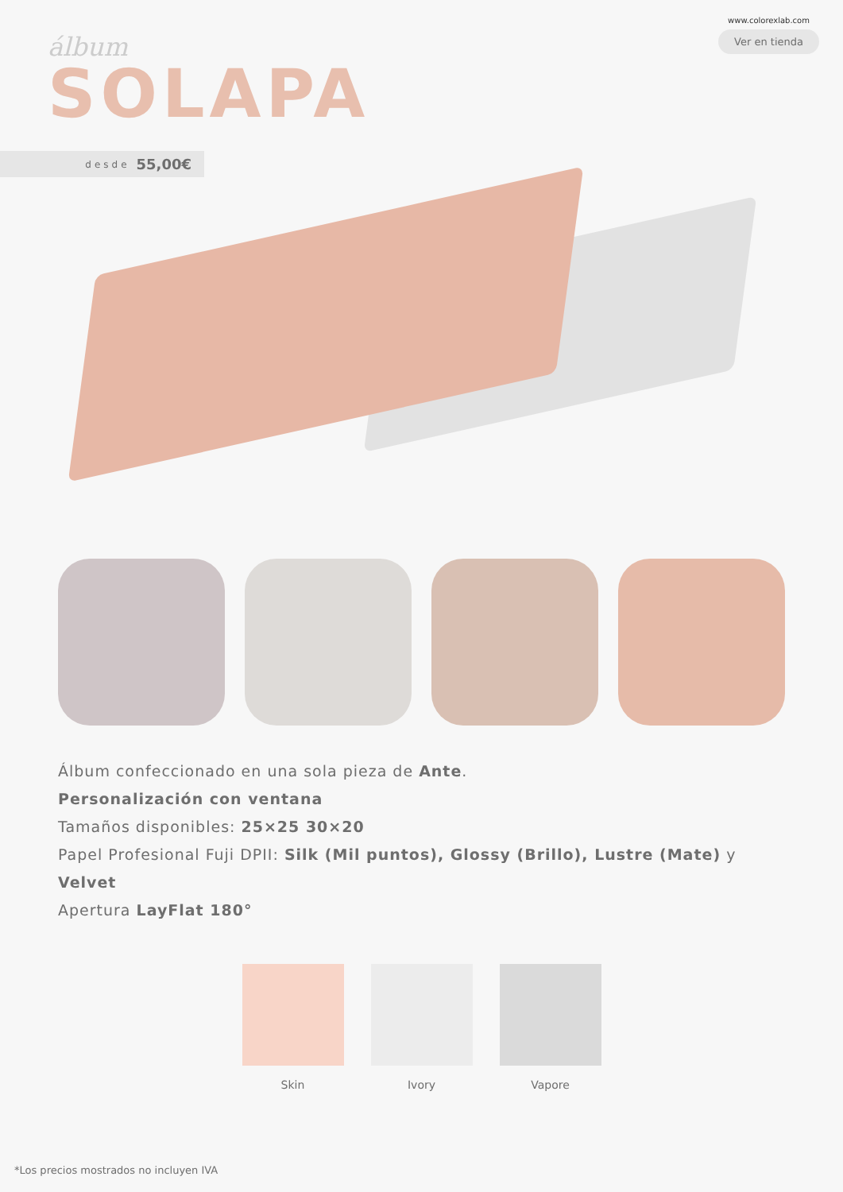álbum
www.colorexlab.com
Ver en tienda
SOLAPA
desde 55,00€
Álbum confeccionado en una sola pieza de Ante.
Personalización con ventana
Tamaños disponibles: 25×25 30×20
Papel Profesional Fuji DPII: Silk (Mil puntos), Glossy (Brillo), Lustre (Mate) y Velvet
Apertura LayFlat 180°
Skin Ivory Vapore
*Los precios mostrados no incluyen IVA